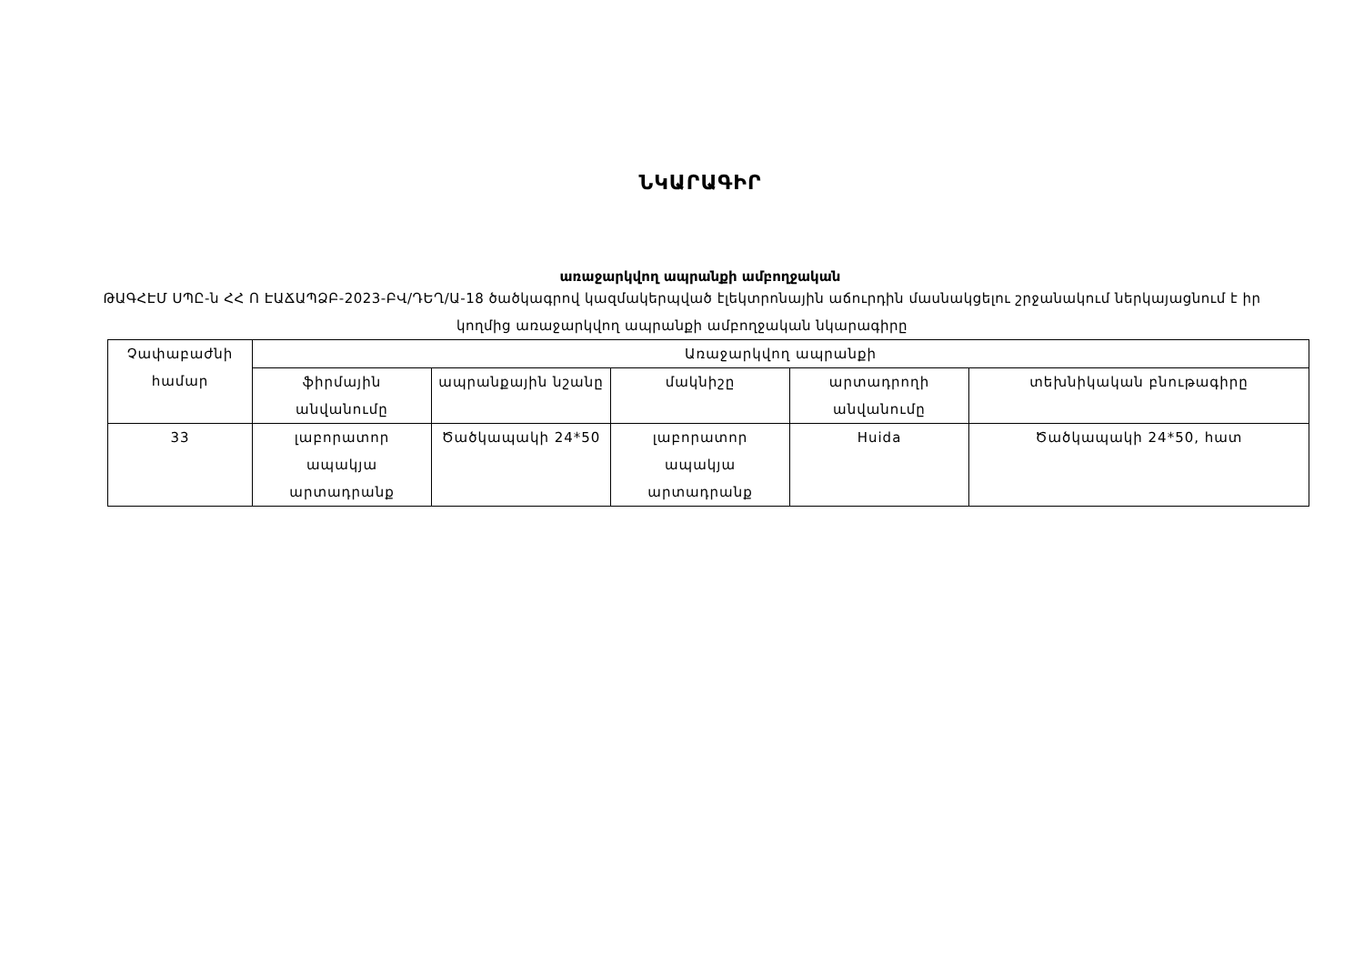ՆԿԱՐԱԳԻՐ
առաջարկվող ապրանքի ամբողջական
ԹԱԳՀԷՄ ՍՊԸ-ն ՀՀ Ո ԷԱՃԱՊՁԲ-2023-ԲՎ/ԴԵՂ/Ա-18 ծածկագրով կազմակերպված էլեկտրոնային աճուրդին մասնակցելու շրջանակում ներկայացնում է իր կողմից առաջարկվող ապրանքի ամբողջական նկարագիրը
| Չափաբաժնի համար | Առաջարկվող ապրանքի | | | | |
| --- | --- | --- | --- | --- | --- |
| | ֆիրմային անվանումը | ապրանքային նշանը | մակնիշը | արտադրողի անվանումը | տեխնիկական բնութագիրը |
| 33 | լաբորատոր ապակյա արտադրանք | Ծածկապակի 24*50 | լաբորատոր ապակյա արտադրանք | Huida | Ծածկապակի 24*50, հատ |